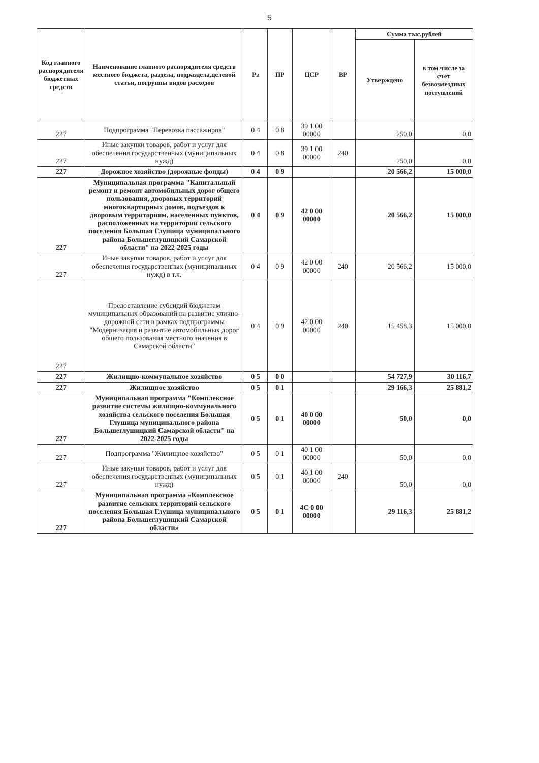5
| Код главного распорядителя бюджетных средств | Наименование главного распорядителя средств местного бюджета, раздела, подраздела,целевой статьи, погруппы видов расходов | Рз | ПР | ЦСР | ВР | Сумма тыс.рублей | |
| --- | --- | --- | --- | --- | --- | --- | --- |
| | | | | | | Утверждено | в том числе за счет безвозмездных поступлений |
| 227 | Подпрограмма "Перевозка пассажиров" | 0 4 | 0 8 | 39 1 00 00000 | | 250,0 | 0,0 |
| 227 | Иные закупки товаров, работ и услуг для обеспечения государственных (муниципальных нужд) | 0 4 | 0 8 | 39 1 00 00000 | 240 | 250,0 | 0,0 |
| 227 | Дорожное хозяйство (дорожные фонды) | 0 4 | 0 9 | | | 20 566,2 | 15 000,0 |
| 227 | Муниципальная программа "Капитальный ремонт и ремонт автомобильных дорог общего пользования, дворовых территорий многоквартирных домов, подъездов к дворовым территориям, населенных пунктов, расположенных на территории сельского поселения Большая Глушица муниципального района Большеглушицкий Самарской области" на 2022-2025 годы | 0 4 | 0 9 | 42 0 00 00000 | | 20 566,2 | 15 000,0 |
| 227 | Иные закупки товаров, работ и услуг для обеспечения государственных (муниципальных нужд) в т.ч. | 0 4 | 0 9 | 42 0 00 00000 | 240 | 20 566,2 | 15 000,0 |
| 227 | Предоставление субсидий бюджетам муниципальных образований на развитие улично-дорожной сети в рамках подпрограммы "Модернизация и развитие автомобильных дорог общего пользования местного значения в Самарской области" | 0 4 | 0 9 | 42 0 00 00000 | 240 | 15 458,3 | 15 000,0 |
| 227 | Жилищно-коммунальное хозяйство | 0 5 | 0 0 | | | 54 727,9 | 30 116,7 |
| 227 | Жилищное хозяйство | 0 5 | 0 1 | | | 29 166,3 | 25 881,2 |
| 227 | Муниципальная программа "Комплексное развитие системы жилищно-коммунального хозяйства сельского поселения Большая Глушица муниципального района Большеглушицкий Самарской области" на 2022-2025 годы | 0 5 | 0 1 | 40 0 00 00000 | | 50,0 | 0,0 |
| 227 | Подпрограмма "Жилищное хозяйство" | 0 5 | 0 1 | 40 1 00 00000 | | 50,0 | 0,0 |
| 227 | Иные закупки товаров, работ и услуг для обеспечения государственных (муниципальных нужд) | 0 5 | 0 1 | 40 1 00 00000 | 240 | 50,0 | 0,0 |
| 227 | Муниципальная программа «Комплексное развитие сельских территорий сельского поселения Большая Глушица муниципального района Большеглушицкий Самарской области» | 0 5 | 0 1 | 4С 0 00 00000 | | 29 116,3 | 25 881,2 |